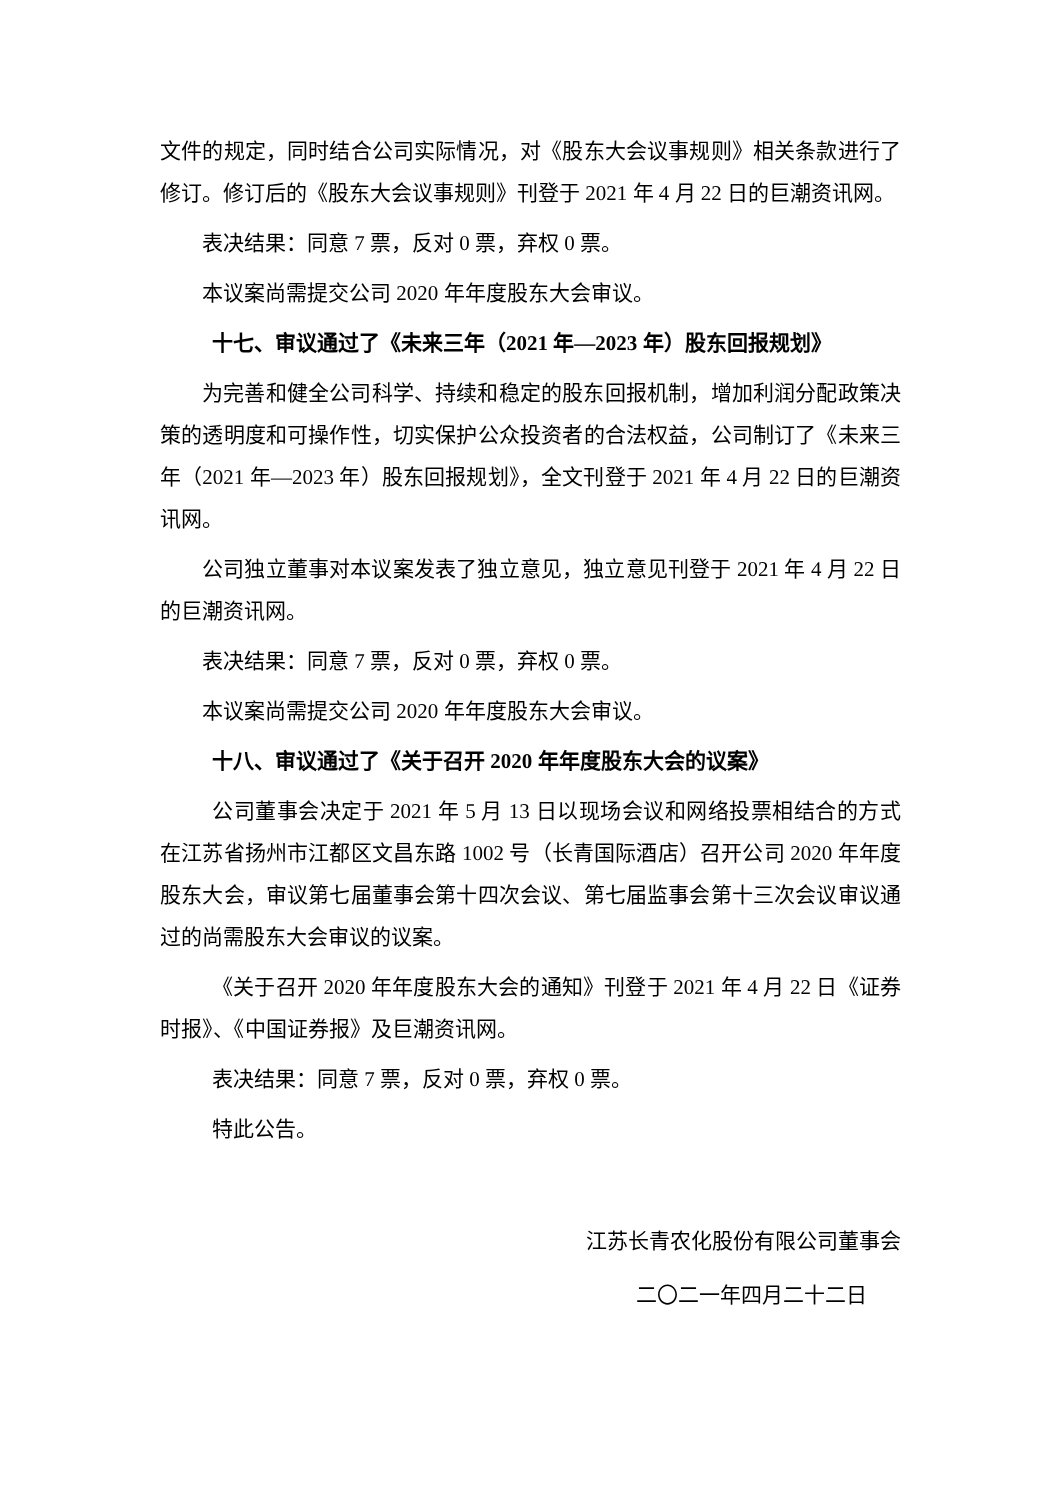文件的规定，同时结合公司实际情况，对《股东大会议事规则》相关条款进行了修订。修订后的《股东大会议事规则》刊登于 2021 年 4 月 22 日的巨潮资讯网。
表决结果：同意 7 票，反对 0 票，弃权 0 票。
本议案尚需提交公司 2020 年年度股东大会审议。
十七、审议通过了《未来三年（2021 年—2023 年）股东回报规划》
为完善和健全公司科学、持续和稳定的股东回报机制，增加利润分配政策决策的透明度和可操作性，切实保护公众投资者的合法权益，公司制订了《未来三年（2021 年—2023 年）股东回报规划》，全文刊登于 2021 年 4 月 22 日的巨潮资讯网。
公司独立董事对本议案发表了独立意见，独立意见刊登于 2021 年 4 月 22 日的巨潮资讯网。
表决结果：同意 7 票，反对 0 票，弃权 0 票。
本议案尚需提交公司 2020 年年度股东大会审议。
十八、审议通过了《关于召开 2020 年年度股东大会的议案》
公司董事会决定于 2021 年 5 月 13 日以现场会议和网络投票相结合的方式在江苏省扬州市江都区文昌东路 1002 号（长青国际酒店）召开公司 2020 年年度股东大会，审议第七届董事会第十四次会议、第七届监事会第十三次会议审议通过的尚需股东大会审议的议案。
《关于召开 2020 年年度股东大会的通知》刊登于 2021 年 4 月 22 日《证券时报》、《中国证券报》及巨潮资讯网。
表决结果：同意 7 票，反对 0 票，弃权 0 票。
特此公告。
江苏长青农化股份有限公司董事会
二〇二一年四月二十二日